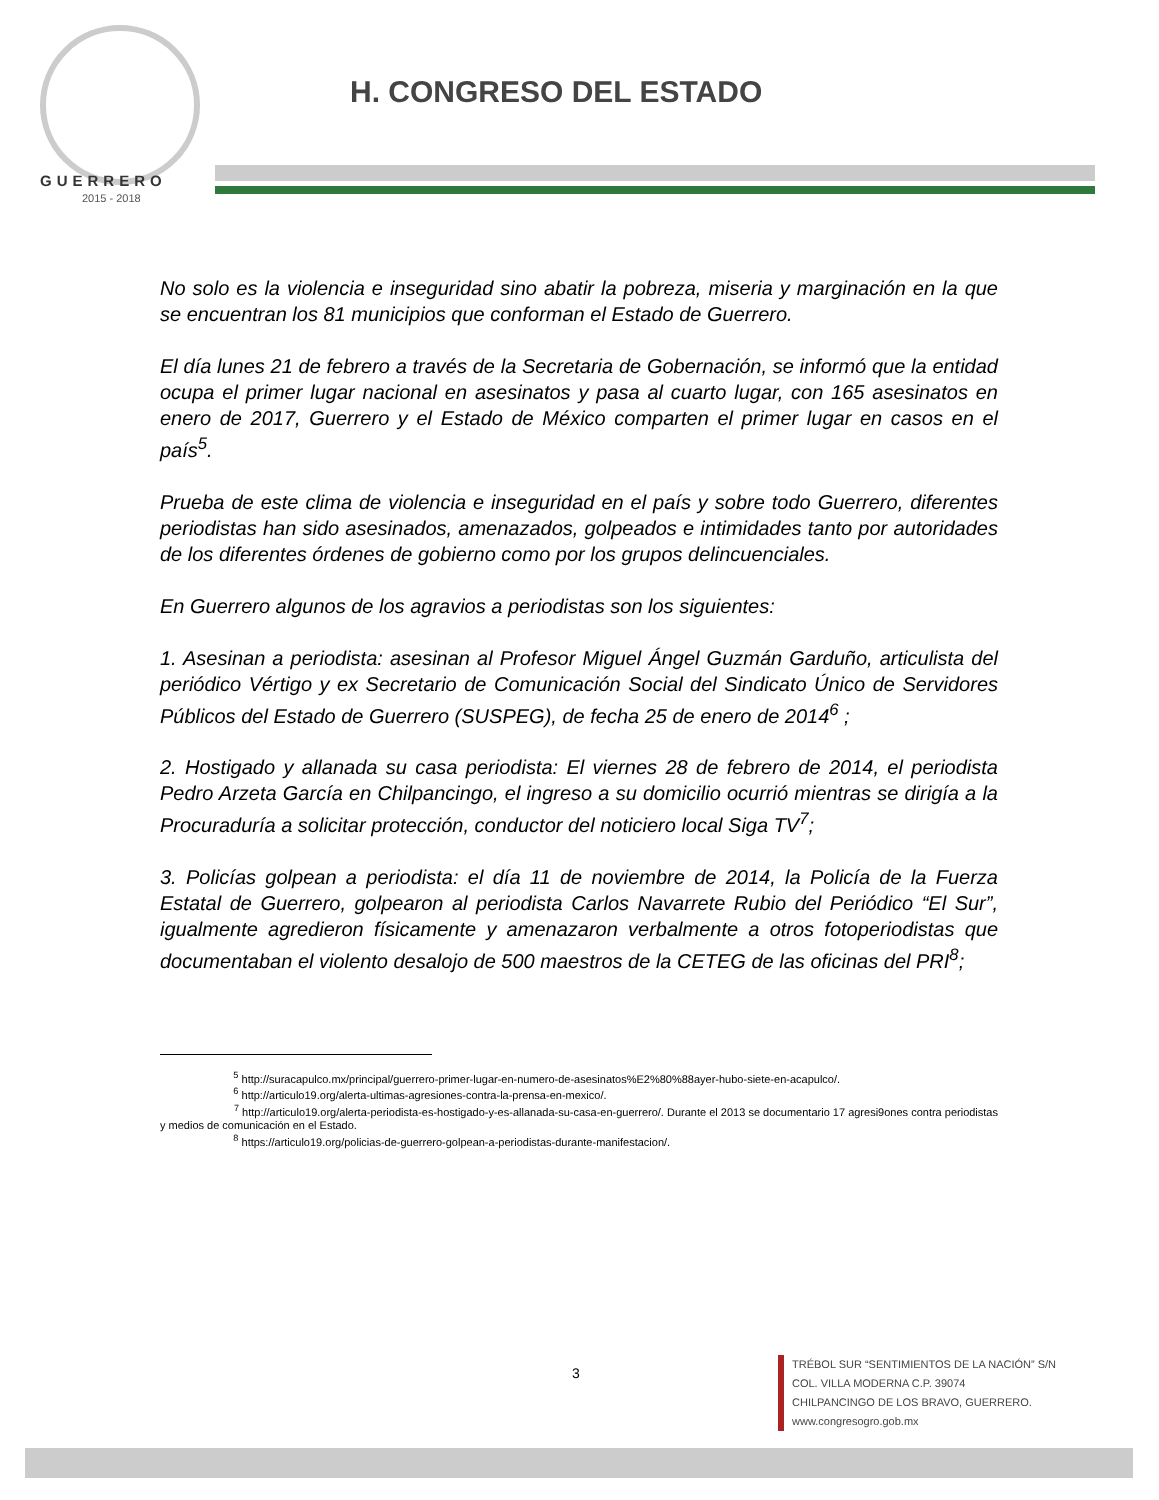GUERRERO
2015 - 2018
H. CONGRESO DEL ESTADO
No solo es la violencia e inseguridad sino abatir la pobreza, miseria y marginación en la que se encuentran los 81 municipios que conforman el Estado de Guerrero.
El día lunes 21 de febrero a través de la Secretaria de Gobernación, se informó que la entidad ocupa el primer lugar nacional en asesinatos y pasa al cuarto lugar, con 165 asesinatos en enero de 2017, Guerrero y el Estado de México comparten el primer lugar en casos en el país<sup>5</sup>.
Prueba de este clima de violencia e inseguridad en el país y sobre todo Guerrero, diferentes periodistas han sido asesinados, amenazados, golpeados e intimidades tanto por autoridades de los diferentes órdenes de gobierno como por los grupos delincuenciales.
En Guerrero algunos de los agravios a periodistas son los siguientes:
1. Asesinan a periodista: asesinan al Profesor Miguel Ángel Guzmán Garduño, articulista del periódico Vértigo y ex Secretario de Comunicación Social del Sindicato Único de Servidores Públicos del Estado de Guerrero (SUSPEG), de fecha 25 de enero de 2014<sup>6</sup> ;
2. Hostigado y allanada su casa periodista: El viernes 28 de febrero de 2014, el periodista Pedro Arzeta García en Chilpancingo, el ingreso a su domicilio ocurrió mientras se dirigía a la Procuraduría a solicitar protección, conductor del noticiero local Siga TV<sup>7</sup>;
3. Policías golpean a periodista: el día 11 de noviembre de 2014, la Policía de la Fuerza Estatal de Guerrero, golpearon al periodista Carlos Navarrete Rubio del Periódico “El Sur”, igualmente agredieron físicamente y amenazaron verbalmente a otros fotoperiodistas que documentaban el violento desalojo de 500 maestros de la CETEG de las oficinas del PRI<sup>8</sup>;
<sup>5</sup> http://suracapulco.mx/principal/guerrero-primer-lugar-en-numero-de-asesinatos%E2%80%88ayer-hubo-siete-en-acapulco/.
<sup>6</sup> http://articulo19.org/alerta-ultimas-agresiones-contra-la-prensa-en-mexico/.
<sup>7</sup> http://articulo19.org/alerta-periodista-es-hostigado-y-es-allanada-su-casa-en-guerrero/. Durante el 2013 se documentario 17 agresi9ones contra periodistas y medios de comunicación en el Estado.
<sup>8</sup> https://articulo19.org/policias-de-guerrero-golpean-a-periodistas-durante-manifestacion/.
3
TRÉBOL SUR “SENTIMIENTOS DE LA NACIÓN” S/N
COL. VILLA MODERNA C.P. 39074
CHILPANCINGO DE LOS BRAVO, GUERRERO.
www.congresogro.gob.mx